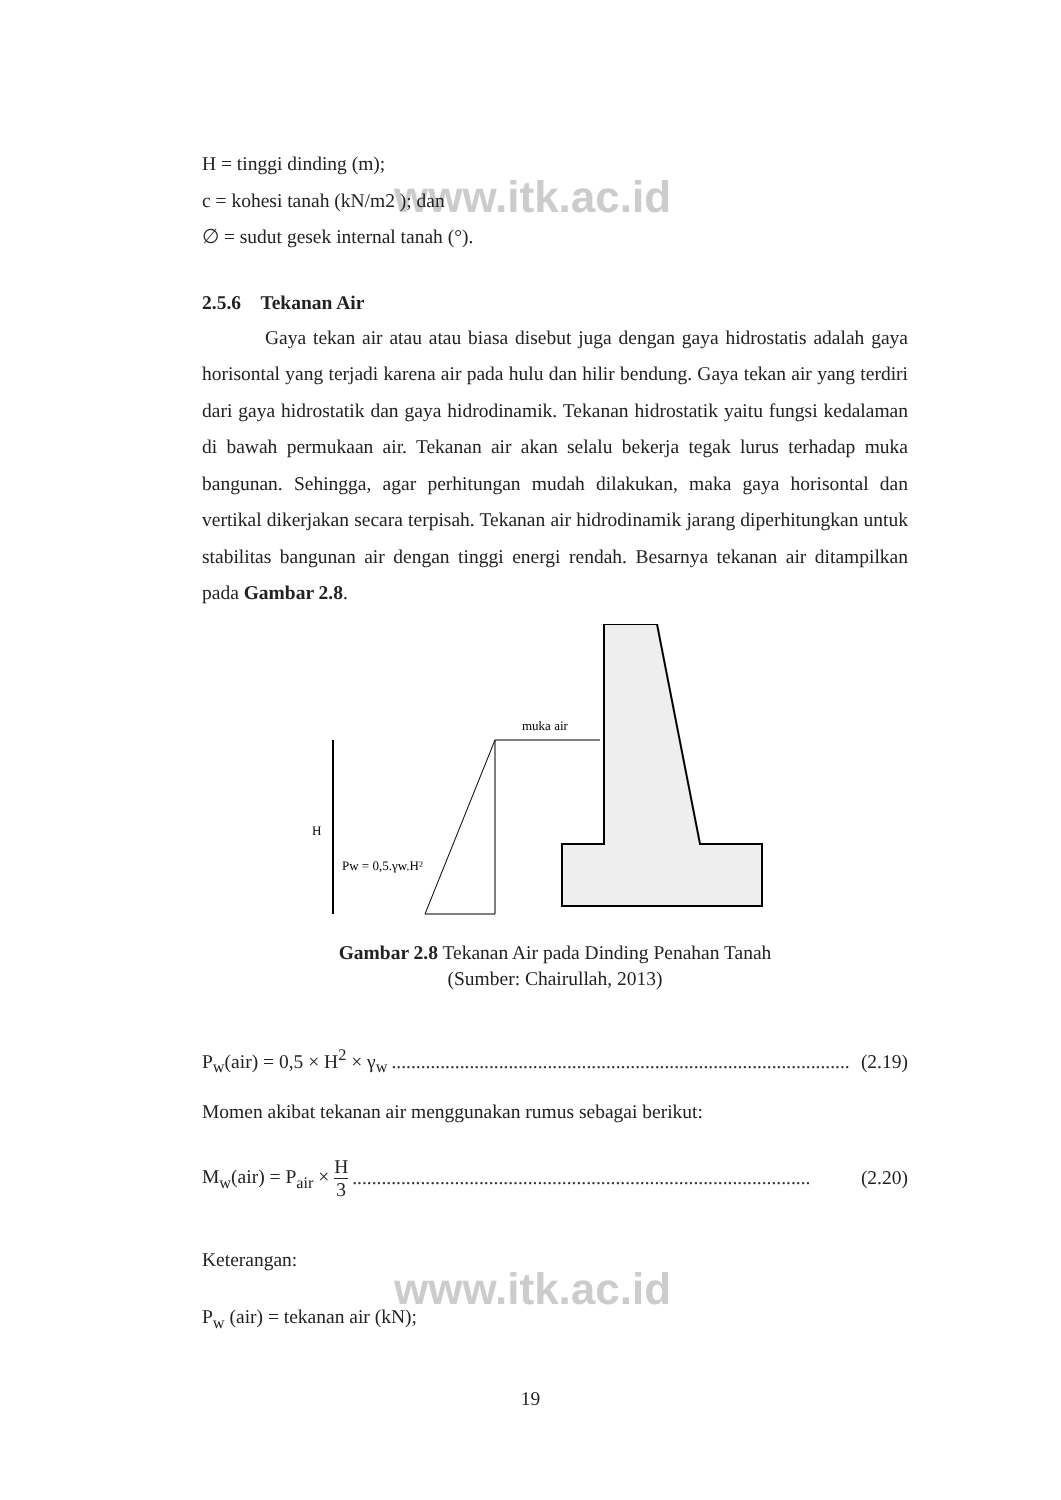www.itk.ac.id
www.itk.ac.id
H = tinggi dinding (m);
c = kohesi tanah (kN/m2 ); dan
∅ = sudut gesek internal tanah (°).
2.5.6 Tekanan Air
Gaya tekan air atau atau biasa disebut juga dengan gaya hidrostatis adalah gaya horisontal yang terjadi karena air pada hulu dan hilir bendung. Gaya tekan air yang terdiri dari gaya hidrostatik dan gaya hidrodinamik. Tekanan hidrostatik yaitu fungsi kedalaman di bawah permukaan air. Tekanan air akan selalu bekerja tegak lurus terhadap muka bangunan. Sehingga, agar perhitungan mudah dilakukan, maka gaya horisontal dan vertikal dikerjakan secara terpisah. Tekanan air hidrodinamik jarang diperhitungkan untuk stabilitas bangunan air dengan tinggi energi rendah. Besarnya tekanan air ditampilkan pada Gambar 2.8.
H
Pw = 0,5.γw.H²
muka air
Gambar 2.8 Tekanan Air pada Dinding Penahan Tanah
(Sumber: Chairullah, 2013)
P<sub>w</sub>(air) = 0,5 × H<sup>2</sup> × γ<sub>w</sub>.............................................................................................. (2.19)
Momen akibat tekanan air menggunakan rumus sebagai berikut:
M<sub>w</sub>(air) = P<sub>air</sub> × H 3.............................................................................................. (2.20)
Keterangan:
P<sub>w</sub> (air) = tekanan air (kN);
19